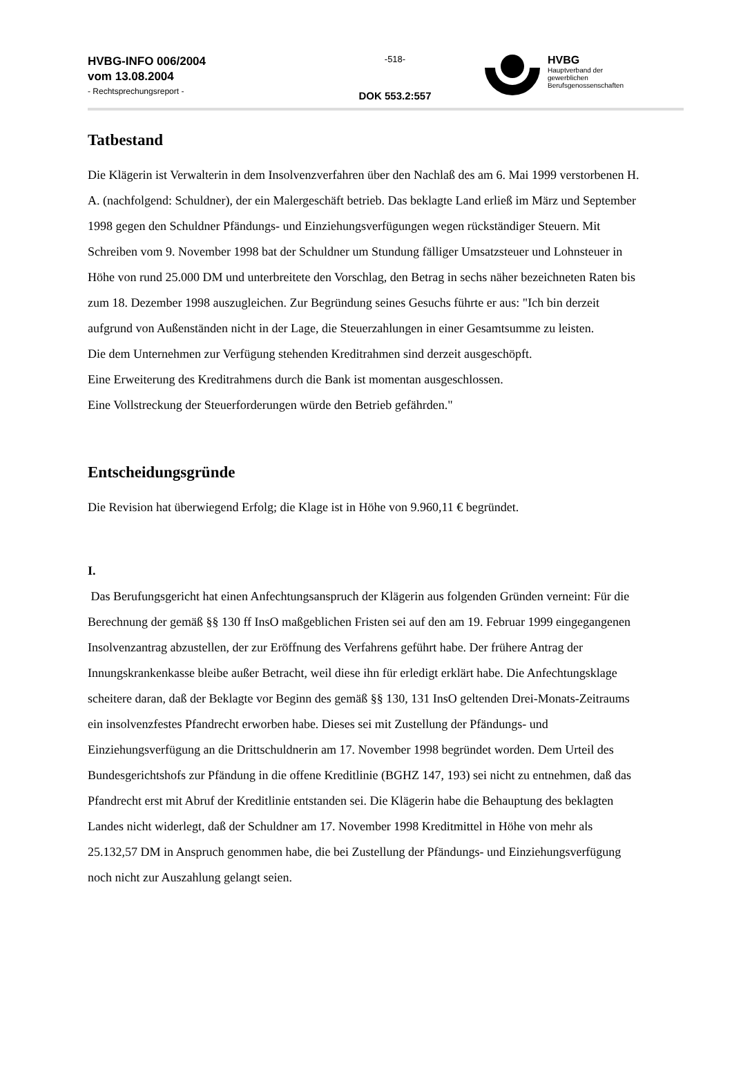HVBG-INFO 006/2004
vom 13.08.2004
- Rechtsprechungsreport -
-518-
DOK 553.2:557
HVBG
Hauptverband der
gewerblichen
Berufsgenossenschaften
Tatbestand
Die Klägerin ist Verwalterin in dem Insolvenzverfahren über den Nachlaß des am 6. Mai 1999 verstorbenen H. A. (nachfolgend: Schuldner), der ein Malergeschäft betrieb. Das beklagte Land erließ im März und September 1998 gegen den Schuldner Pfändungs- und Einziehungsverfügungen wegen rückständiger Steuern. Mit Schreiben vom 9. November 1998 bat der Schuldner um Stundung fälliger Umsatzsteuer und Lohnsteuer in Höhe von rund 25.000 DM und unterbreitete den Vorschlag, den Betrag in sechs näher bezeichneten Raten bis zum 18. Dezember 1998 auszugleichen. Zur Begründung seines Gesuchs führte er aus: "Ich bin derzeit aufgrund von Außenständen nicht in der Lage, die Steuerzahlungen in einer Gesamtsumme zu leisten.
Die dem Unternehmen zur Verfügung stehenden Kreditrahmen sind derzeit ausgeschöpft.
Eine Erweiterung des Kreditrahmens durch die Bank ist momentan ausgeschlossen.
Eine Vollstreckung der Steuerforderungen würde den Betrieb gefährden."
Entscheidungsgründe
Die Revision hat überwiegend Erfolg; die Klage ist in Höhe von 9.960,11 € begründet.
I.
Das Berufungsgericht hat einen Anfechtungsanspruch der Klägerin aus folgenden Gründen verneint: Für die Berechnung der gemäß §§ 130 ff InsO maßgeblichen Fristen sei auf den am 19. Februar 1999 eingegangenen Insolvenzantrag abzustellen, der zur Eröffnung des Verfahrens geführt habe. Der frühere Antrag der Innungskrankenkasse bleibe außer Betracht, weil diese ihn für erledigt erklärt habe. Die Anfechtungsklage scheitere daran, daß der Beklagte vor Beginn des gemäß §§ 130, 131 InsO geltenden Drei-Monats-Zeitraums ein insolvenzfestes Pfandrecht erworben habe. Dieses sei mit Zustellung der Pfändungs- und Einziehungsverfügung an die Drittschuldnerin am 17. November 1998 begründet worden. Dem Urteil des Bundesgerichtshofs zur Pfändung in die offene Kreditlinie (BGHZ 147, 193) sei nicht zu entnehmen, daß das Pfandrecht erst mit Abruf der Kreditlinie entstanden sei. Die Klägerin habe die Behauptung des beklagten Landes nicht widerlegt, daß der Schuldner am 17. November 1998 Kreditmittel in Höhe von mehr als 25.132,57 DM in Anspruch genommen habe, die bei Zustellung der Pfändungs- und Einziehungsverfügung noch nicht zur Auszahlung gelangt seien.